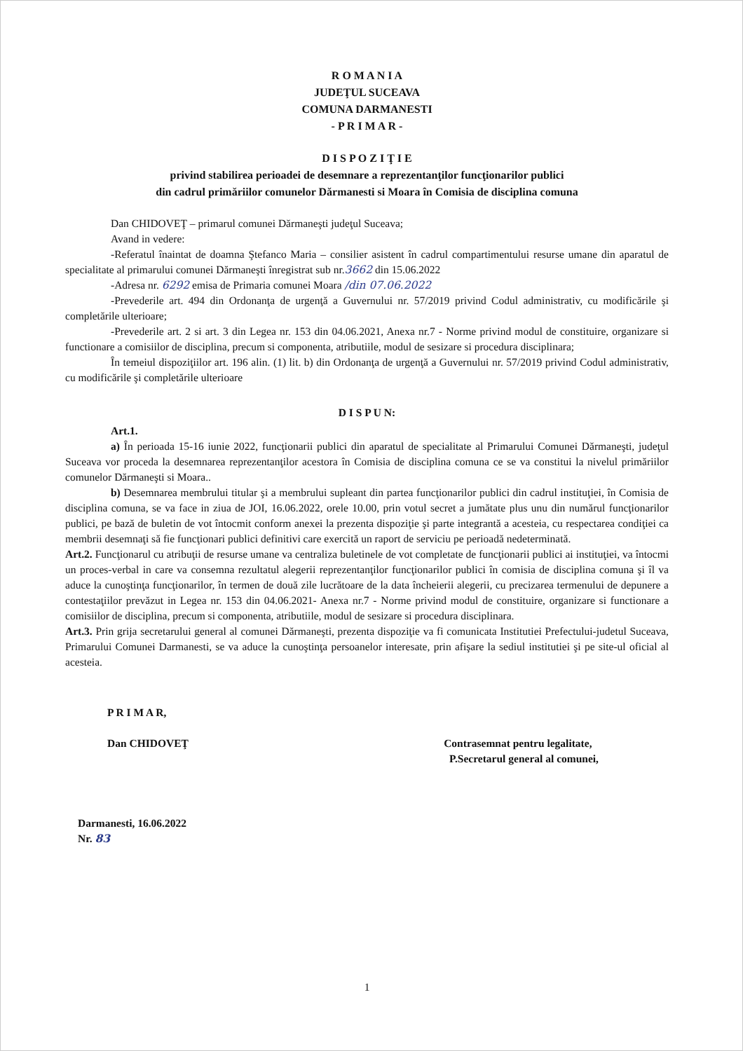R O M A N I A
JUDEŢUL SUCEAVA
COMUNA DARMANESTI
- P R I M A R -
D I S P O Z I Ţ I E
privind stabilirea perioadei de desemnare a reprezentanţilor funcţionarilor publici
din cadrul primăriilor comunelor Dărmanesti si Moara în Comisia de disciplina comuna
Dan CHIDOVEŢ – primarul comunei Dărmaneşti judeţul Suceava;
Avand in vedere:
-Referatul înaintat de doamna Ştefanco Maria – consilier asistent în cadrul compartimentului resurse umane din aparatul de specialitate al primarului comunei Dărmaneşti înregistrat sub nr.3662 din 15.06.2022
-Adresa nr. 6292 emisa de Primaria comunei Moara /din 07.06.2022
-Prevederile art. 494 din Ordonanţa de urgenţă a Guvernului nr. 57/2019 privind Codul administrativ, cu modificările şi completările ulterioare;
-Prevederile art. 2 si art. 3 din Legea nr. 153 din 04.06.2021, Anexa nr.7 - Norme privind modul de constituire, organizare si functionare a comisiilor de disciplina, precum si componenta, atributiile, modul de sesizare si procedura disciplinara;
În temeiul dispoziţiilor art. 196 alin. (1) lit. b) din Ordonanţa de urgenţă a Guvernului nr. 57/2019 privind Codul administrativ, cu modificările şi completările ulterioare
D I S P U N:
Art.1.
a) În perioada 15-16 iunie 2022, funcţionarii publici din aparatul de specialitate al Primarului Comunei Dărmaneşti, judeţul Suceava vor proceda la desemnarea reprezentanţilor acestora în Comisia de disciplina comuna ce se va constitui la nivelul primăriilor comunelor Dărmaneşti si Moara..
b) Desemnarea membrului titular şi a membrului supleant din partea funcţionarilor publici din cadrul instituţiei, în Comisia de disciplina comuna, se va face in ziua de JOI, 16.06.2022, orele 10.00, prin votul secret a jumătate plus unu din numărul funcţionarilor publici, pe bază de buletin de vot întocmit conform anexei la prezenta dispoziţie şi parte integrantă a acesteia, cu respectarea condiţiei ca membrii desemnaţi să fie funcţionari publici definitivi care exercită un raport de serviciu pe perioadă nedeterminată.
Art.2. Funcţionarul cu atribuţii de resurse umane va centraliza buletinele de vot completate de funcţionarii publici ai instituţiei, va întocmi un proces-verbal in care va consemna rezultatul alegerii reprezentanţilor funcţionarilor publici în comisia de disciplina comuna şi îl va aduce la cunoştinţa funcţionarilor, în termen de două zile lucrătoare de la data încheierii alegerii, cu precizarea termenului de depunere a contestaţiilor prevăzut in Legea nr. 153 din 04.06.2021- Anexa nr.7 - Norme privind modul de constituire, organizare si functionare a comisiilor de disciplina, precum si componenta, atributiile, modul de sesizare si procedura disciplinara.
Art.3. Prin grija secretarului general al comunei Dărmaneşti, prezenta dispoziţie va fi comunicata Institutiei Prefectului-judetul Suceava, Primarului Comunei Darmanesti, se va aduce la cunoştinţa persoanelor interesate, prin afişare la sediul institutiei şi pe site-ul oficial al acesteia.
P R I M A R,
Dan CHIDOVEŢ
Contrasemnat pentru legalitate,
P.Secretarul general al comunei,
Darmanesti, 16.06.2022
Nr. 83
1